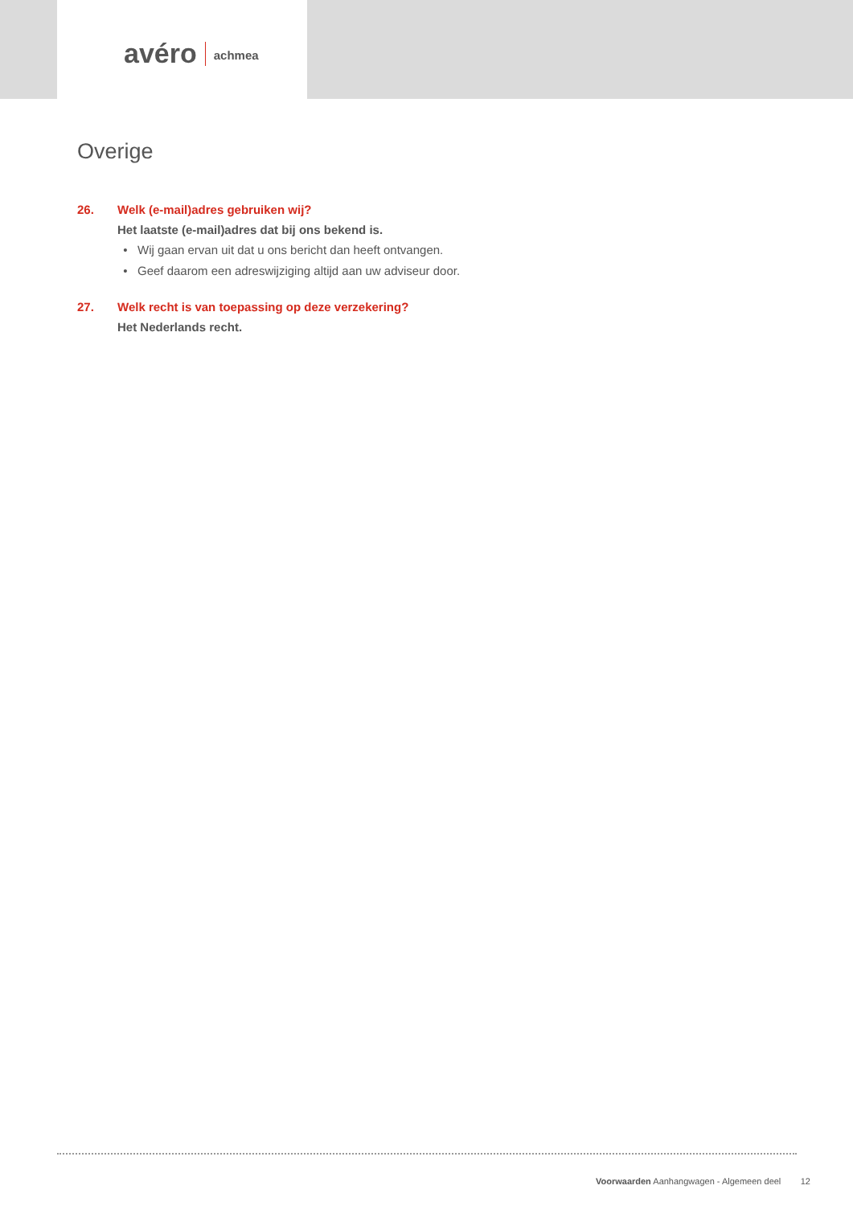avéro achmea
Overige
26. Welk (e-mail)adres gebruiken wij?
Het laatste (e-mail)adres dat bij ons bekend is.
Wij gaan ervan uit dat u ons bericht dan heeft ontvangen.
Geef daarom een adreswijziging altijd aan uw adviseur door.
27. Welk recht is van toepassing op deze verzekering?
Het Nederlands recht.
Voorwaarden Aanhangwagen - Algemeen deel 12